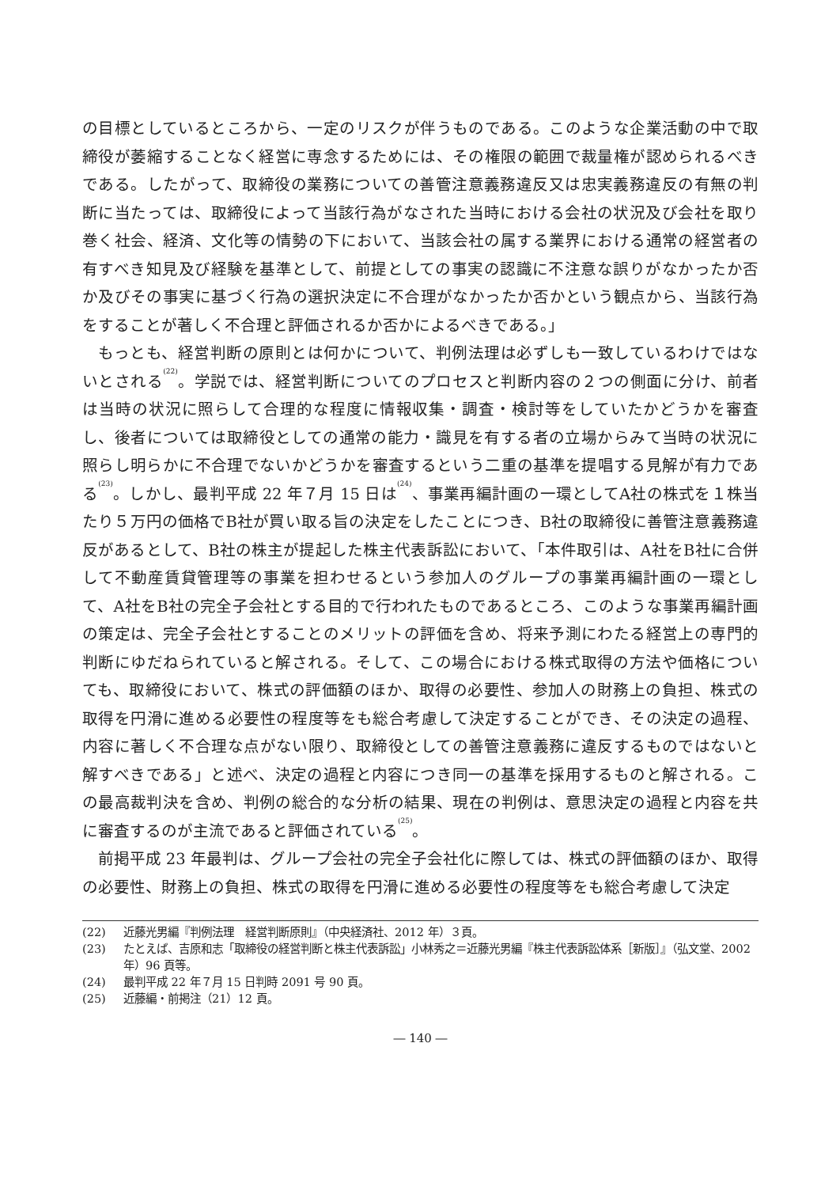の目標としているところから、一定のリスクが伴うものである。このような企業活動の中で取締役が萎縮することなく経営に専念するためには、その権限の範囲で裁量権が認められるべきである。したがって、取締役の業務についての善管注意義務違反又は忠実義務違反の有無の判断に当たっては、取締役によって当該行為がなされた当時における会社の状況及び会社を取り巻く社会、経済、文化等の情勢の下において、当該会社の属する業界における通常の経営者の有すべき知見及び経験を基準として、前提としての事実の認識に不注意な誤りがなかったか否か及びその事実に基づく行為の選択決定に不合理がなかったか否かという観点から、当該行為をすることが著しく不合理と評価されるか否かによるべきである。」
もっとも、経営判断の原則とは何かについて、判例法理は必ずしも一致しているわけではないとされる<sup>(22)</sup>。学説では、経営判断についてのプロセスと判断内容の２つの側面に分け、前者は当時の状況に照らして合理的な程度に情報収集・調査・検討等をしていたかどうかを審査し、後者については取締役としての通常の能力・識見を有する者の立場からみて当時の状況に照らし明らかに不合理でないかどうかを審査するという二重の基準を提唱する見解が有力である<sup>(23)</sup>。しかし、最判平成 22 年７月 15 日は<sup>(24)</sup>、事業再編計画の一環としてA社の株式を１株当たり５万円の価格でB社が買い取る旨の決定をしたことにつき、B社の取締役に善管注意義務違反があるとして、B社の株主が提起した株主代表訴訟において、「本件取引は、A社をB社に合併して不動産賃貸管理等の事業を担わせるという参加人のグループの事業再編計画の一環として、A社をB社の完全子会社とする目的で行われたものであるところ、このような事業再編計画の策定は、完全子会社とすることのメリットの評価を含め、将来予測にわたる経営上の専門的判断にゆだねられていると解される。そして、この場合における株式取得の方法や価格についても、取締役において、株式の評価額のほか、取得の必要性、参加人の財務上の負担、株式の取得を円滑に進める必要性の程度等をも総合考慮して決定することができ、その決定の過程、内容に著しく不合理な点がない限り、取締役としての善管注意義務に違反するものではないと解すべきである」と述べ、決定の過程と内容につき同一の基準を採用するものと解される。この最高裁判決を含め、判例の総合的な分析の結果、現在の判例は、意思決定の過程と内容を共に審査するのが主流であると評価されている<sup>(25)</sup>。
前掲平成 23 年最判は、グループ会社の完全子会社化に際しては、株式の評価額のほか、取得の必要性、財務上の負担、株式の取得を円滑に進める必要性の程度等をも総合考慮して決定
(22) 近藤光男編『判例法理　経営判断原則』（中央経済社、2012 年）３頁。
(23) たとえば、吉原和志「取締役の経営判断と株主代表訴訟」小林秀之＝近藤光男編『株主代表訴訟体系［新版］』（弘文堂、2002 年）96 頁等。
(24) 最判平成 22 年７月 15 日判時 2091 号 90 頁。
(25) 近藤編・前掲注（21）12 頁。
― 140 ―